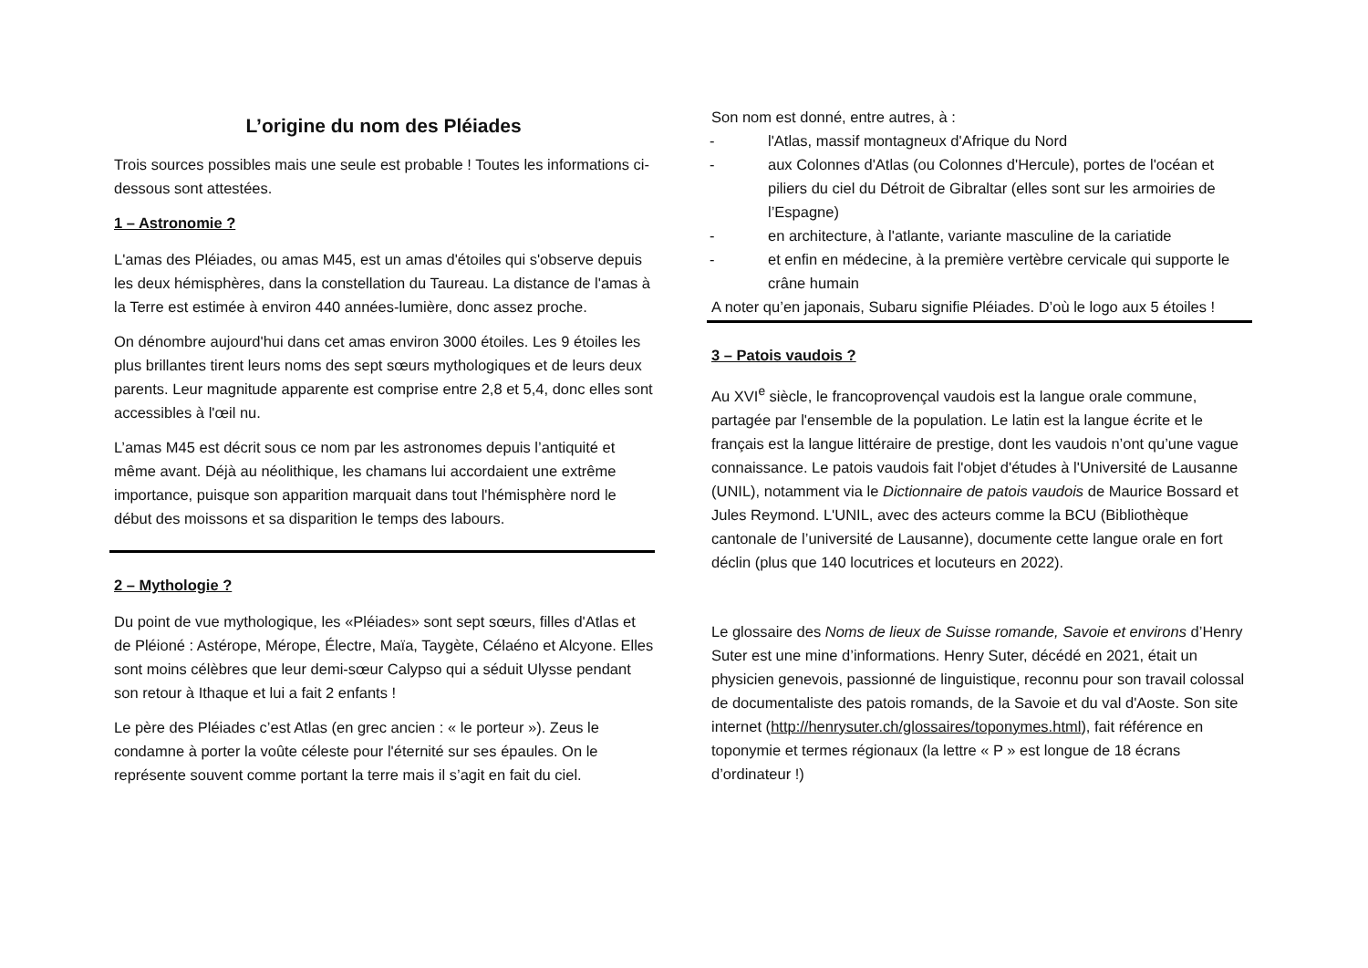L’origine du nom des Pléiades
Trois sources possibles mais une seule est probable ! Toutes les informations ci-dessous sont attestées.
1 – Astronomie ?
L'amas des Pléiades, ou amas M45, est un amas d'étoiles qui s'observe depuis les deux hémisphères, dans la constellation du Taureau. La distance de l'amas à la Terre est estimée à environ 440 années-lumière, donc assez proche.
On dénombre aujourd'hui dans cet amas environ 3000 étoiles. Les 9 étoiles les plus brillantes tirent leurs noms des sept sœurs mythologiques et de leurs deux parents. Leur magnitude apparente est comprise entre 2,8 et 5,4, donc elles sont accessibles à l'œil nu.
L’amas M45 est décrit sous ce nom par les astronomes depuis l’antiquité et même avant. Déjà au néolithique, les chamans lui accordaient une extrême importance, puisque son apparition marquait dans tout l'hémisphère nord le début des moissons et sa disparition le temps des labours.
2 – Mythologie ?
Du point de vue mythologique, les «Pléiades» sont sept sœurs, filles d'Atlas et de Pléioné : Astérope, Mérope, Électre, Maïa, Taygète, Célaéno et Alcyone. Elles sont moins célèbres que leur demi-sœur Calypso qui a séduit Ulysse pendant son retour à Ithaque et lui a fait 2 enfants !
Le père des Pléiades c’est Atlas (en grec ancien : « le porteur »). Zeus le condamne à porter la voûte céleste pour l'éternité sur ses épaules. On le représente souvent comme portant la terre mais il s’agit en fait du ciel.
Son nom est donné, entre autres, à :
- l'Atlas, massif montagneux d'Afrique du Nord
- aux Colonnes d'Atlas (ou Colonnes d'Hercule), portes de l'océan et piliers du ciel du Détroit de Gibraltar (elles sont sur les armoiries de l’Espagne)
- en architecture, à l'atlante, variante masculine de la cariatide
- et enfin en médecine, à la première vertèbre cervicale qui supporte le crâne humain
A noter qu’en japonais, Subaru signifie Pléiades. D’où le logo aux 5 étoiles !
3 – Patois vaudois ?
Au XVI<sup>e</sup> siècle, le francoprovençal vaudois est la langue orale commune, partagée par l'ensemble de la population. Le latin est la langue écrite et le français est la langue littéraire de prestige, dont les vaudois n’ont qu’une vague connaissance. Le patois vaudois fait l'objet d'études à l'Université de Lausanne (UNIL), notamment via le Dictionnaire de patois vaudois de Maurice Bossard et Jules Reymond. L'UNIL, avec des acteurs comme la BCU (Bibliothèque cantonale de l’université de Lausanne), documente cette langue orale en fort déclin (plus que 140 locutrices et locuteurs en 2022).
Le glossaire des Noms de lieux de Suisse romande, Savoie et environs d’Henry Suter est une mine d’informations. Henry Suter, décédé en 2021, était un physicien genevois, passionné de linguistique, reconnu pour son travail colossal de documentaliste des patois romands, de la Savoie et du val d'Aoste. Son site internet (http://henrysuter.ch/glossaires/toponymes.html), fait référence en toponymie et termes régionaux (la lettre « P » est longue de 18 écrans d’ordinateur !)